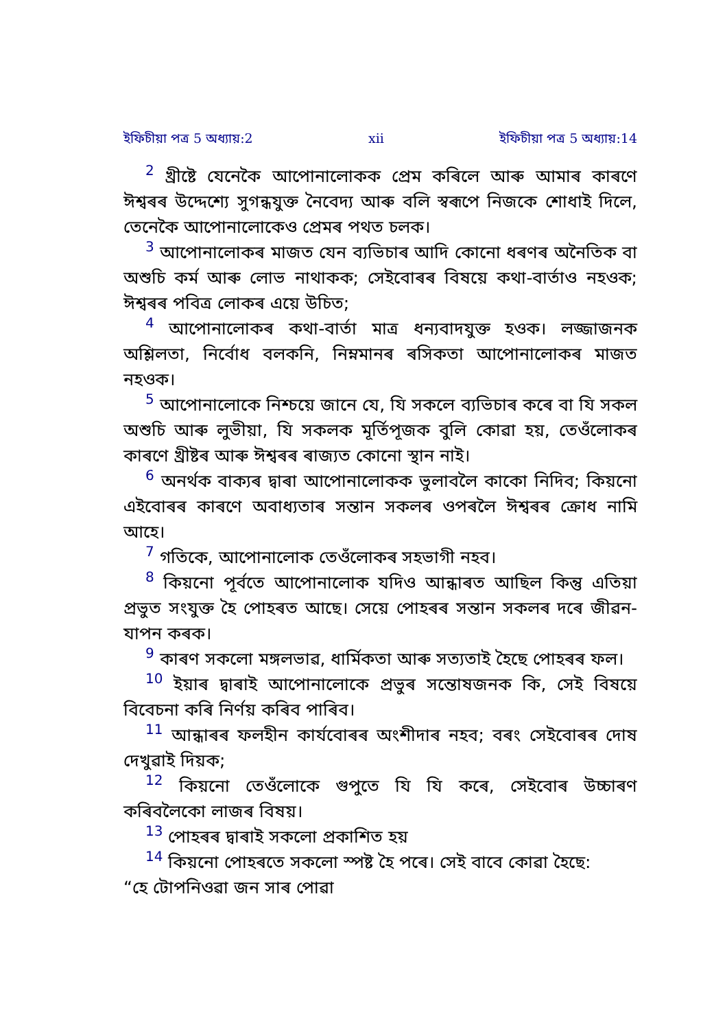ইফিচীয়া পত্র 5 অধ্যায়:2 xii ইফিচীয়া পত্র 5 অধ্যায়:14
<sup>2</sup> খ্ৰীষ্টে যেনেকৈ আপোনালোকক প্ৰেম কৰিলে আৰু আমাৰ কাৰণে ঈশ্বৰৰ উদ্দেশ্যে সুগন্ধযুক্ত নৈবেদ্য আৰু বলি স্বৰূপে নিজকে শোধাই দিলে, তেনেকৈ আপোনালোকেও প্ৰেমৰ পথত চলক।
<sup>3</sup> আপোনালোকৰ মাজত যেন ব্যভিচাৰ আদি কোনো ধৰণৰ অনৈতিক বা অশুচি কৰ্ম আৰু লোভ নাথাকক; সেইবোৰৰ বিষয়ে কথা-বাৰ্তাও নহওক; ঈশ্বৰৰ পবিত্ৰ লোকৰ এয়ে উচিত;
<sup>4</sup> আপোনালোকৰ কথা-বাৰ্তা মাত্ৰ ধন্যবাদযুক্ত হওক। লজ্জাজনক অশ্লিলতা, নিৰ্বোধ বলকনি, নিম্নমানৰ ৰসিকতা আপোনালোকৰ মাজত নহওক।
<sup>5</sup> আপোনালোকে নিশ্চয়ে জানে যে, যি সকলে ব্যভিচাৰ কৰে বা যি সকল অশুচি আৰু লুভীয়া, যি সকলক মূৰ্তিপূজক বুলি কোৱা হয়, তেওঁলোকৰ কাৰণে খ্ৰীষ্টৰ আৰু ঈশ্বৰৰ ৰাজ্যত কোনো স্থান নাই।
<sup>6</sup> অনৰ্থক বাক্যৰ দ্বাৰা আপোনালোকক ভুলাবলৈ কাকো নিদিব; কিয়নো এইবোৰৰ কাৰণে অবাধ্যতাৰ সন্তান সকলৰ ওপৰলৈ ঈশ্বৰৰ ক্ৰোধ নামি আহে।
<sup>7</sup> গতিকে, আপোনালোক তেওঁলোকৰ সহভাগী নহব।
<sup>8</sup> কিয়নো পূৰ্বতে আপোনালোক যদিও আন্ধাৰত আছিল কিন্তু এতিয়া প্ৰভুত সংযুক্ত হৈ পোহৰত আছে। সেয়ে পোহৰৰ সন্তান সকলৰ দৰে জীৱন-যাপন কৰক।
<sup>9</sup> কাৰণ সকলো মঙ্গলভাৱ, ধাৰ্মিকতা আৰু সত্যতাই হৈছে পোহৰৰ ফল।
<sup>10</sup> ইয়াৰ দ্বাৰাই আপোনালোকে প্ৰভুৰ সন্তোষজনক কি, সেই বিষয়ে বিবেচনা কৰি নিৰ্ণয় কৰিব পাৰিব।
<sup>11</sup> আন্ধাৰৰ ফলহীন কাৰ্যবোৰৰ অংশীদাৰ নহব; বৰং সেইবোৰৰ দোষ দেখুৱাই দিয়ক;
<sup>12</sup> কিয়নো তেওঁলোকে গুপুতে যি যি কৰে, সেইবোৰ উচ্চাৰণ কৰিবলৈকো লাজৰ বিষয়।
<sup>13</sup> পোহৰৰ দ্বাৰাই সকলো প্ৰকাশিত হয়
<sup>14</sup> কিয়নো পোহৰতে সকলো স্পষ্ট হৈ পৰে। সেই বাবে কোৱা হৈছে:
“হে টোপনিওৱা জন সাৰ পোৱা